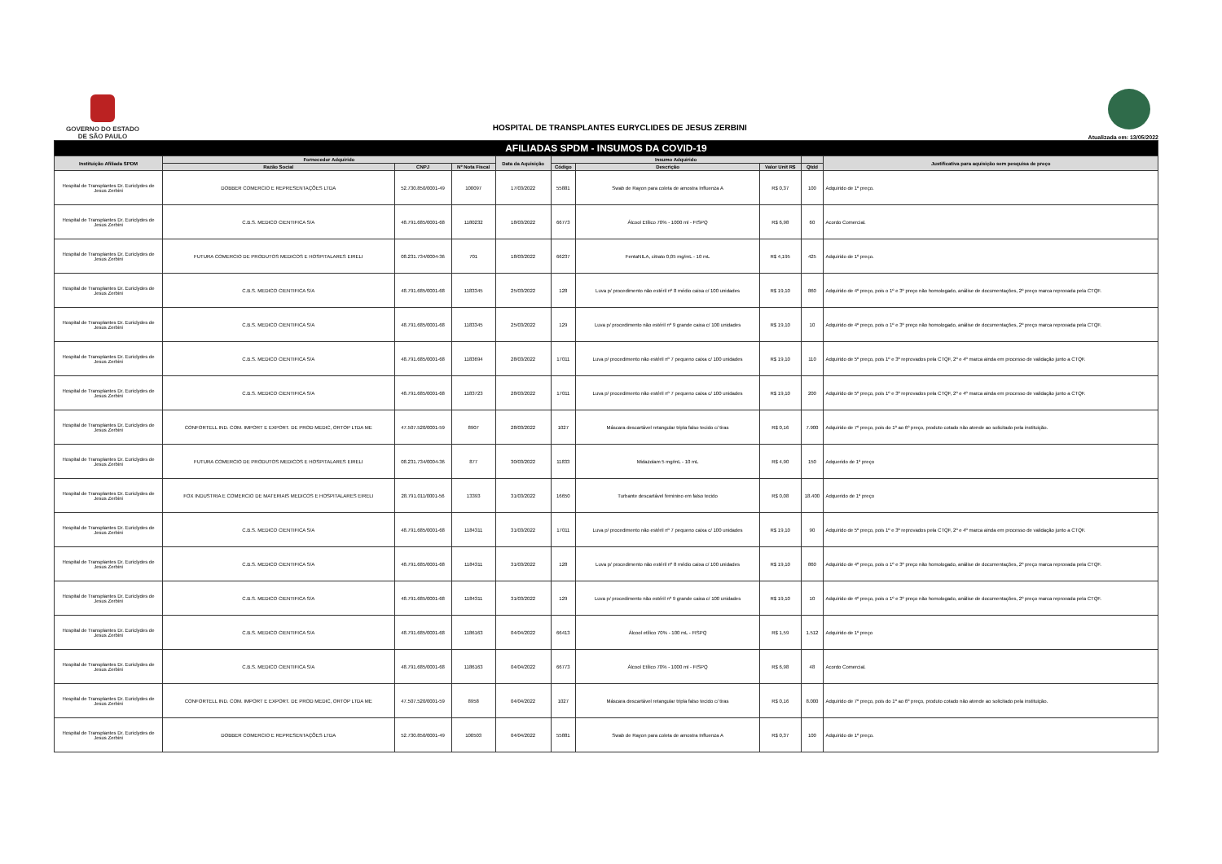GOVERNO DO ESTADO
DE SÃO PAULO
HOSPITAL DE TRANSPLANTES EURYCLIDES DE JESUS ZERBINI
Atualizada em: 13/05/2022
| AFILIADAS SPDM - INSUMOS DA COVID-19 | | | | | | | | | |
| --- | --- | --- | --- | --- | --- | --- | --- | --- | --- |
| Instituição Afiliada SPDM | Fornecedor Adquirido | | | Data da Aquisição | Insumo Adquirido | | | | Justificativa para aquisição sem pesquisa de preço |
| | Razão Social | CNPJ | Nº Nota Fiscal | | Código | Descrição | Valor Unit R$ | Qtdd | |
| Hospital de Transplantes Dr. Euriclydes de Jesus Zerbini | DOBBER COMERCIO E REPRESENTAÇÕES LTDA | 52.730.850/0001-49 | 100097 | 17/03/2022 | 55881 | Swab de Rayon para coleta de amostra Influenza A | R$ 0,37 | 100 | Adquirido de 1º preço. |
| Hospital de Transplantes Dr. Euriclydes de Jesus Zerbini | C.B.S. MEDICO CIENTIFICA S/A | 48.791.685/0001-68 | 1180232 | 18/03/2022 | 66773 | Álcool Etílico 70% - 1000 ml - FISPQ | R$ 6,98 | 60 | Acordo Comercial. |
| Hospital de Transplantes Dr. Euriclydes de Jesus Zerbini | FUTURA COMERCIO DE PRODUTOS MEDICOS E HOSPITALARES EIRELI | 08.231.734/0004-36 | 701 | 18/03/2022 | 66237 | FentaNILA, citrato 0,05 mg/mL - 10 mL | R$ 4,195 | 425 | Adquirido de 1º preço. |
| Hospital de Transplantes Dr. Euriclydes de Jesus Zerbini | C.B.S. MEDICO CIENTIFICA S/A | 48.791.685/0001-68 | 1183345 | 25/03/2022 | 128 | Luva p/ procedimento não estéril nº 8 médio caixa c/ 100 unidades | R$ 19,10 | 860 | Adquirido de 4º preço, pois o 1º e 3º preço não homologado, análise de documentações, 2º preço marca reprovada pela CTQF. |
| Hospital de Transplantes Dr. Euriclydes de Jesus Zerbini | C.B.S. MEDICO CIENTIFICA S/A | 48.791.685/0001-68 | 1183345 | 25/03/2022 | 129 | Luva p/ procedimento não estéril nº 9 grande caixa c/ 100 unidades | R$ 19,10 | 10 | Adquirido de 4º preço, pois o 1º e 3º preço não homologado, análise de documentações, 2º preço marca reprovada pela CTQF. |
| Hospital de Transplantes Dr. Euriclydes de Jesus Zerbini | C.B.S. MEDICO CIENTIFICA S/A | 48.791.685/0001-68 | 1183694 | 28/03/2022 | 17011 | Luva p/ procedimento não estéril nº 7 pequeno caixa c/ 100 unidades | R$ 19,10 | 110 | Adquirido de 5º preço, pois 1º e 3º reprovados pela CTQF, 2º e 4º marca ainda em processo de validação junto a CTQF. |
| Hospital de Transplantes Dr. Euriclydes de Jesus Zerbini | C.B.S. MEDICO CIENTIFICA S/A | 48.791.685/0001-68 | 1183723 | 28/03/2022 | 17011 | Luva p/ procedimento não estéril nº 7 pequeno caixa c/ 100 unidades | R$ 19,10 | 200 | Adquirido de 5º preço, pois 1º e 3º reprovados pela CTQF, 2º e 4º marca ainda em processo de validação junto a CTQF. |
| Hospital de Transplantes Dr. Euriclydes de Jesus Zerbini | CONFORTELL IND. COM. IMPORT E EXPORT. DE PROD MEDIC, ORTOP LTDA ME | 47.507.520/0001-59 | 8907 | 28/03/2022 | 1027 | Máscara descartável retangular tripla falso tecido c/ tiras | R$ 0,16 | 7.900 | Adquirido de 7º preço, pois do 1º ao 6º preço, produto cotado não atende ao solicitado pela instituição. |
| Hospital de Transplantes Dr. Euriclydes de Jesus Zerbini | FUTURA COMERCIO DE PRODUTOS MEDICOS E HOSPITALARES EIRELI | 08.231.734/0004-36 | 877 | 30/03/2022 | 11833 | Midazolam 5 mg/mL - 10 mL | R$ 4,90 | 150 | Adquerido de 1º preço |
| Hospital de Transplantes Dr. Euriclydes de Jesus Zerbini | FOX INDUSTRIA E COMERCIO DE MATERIAIS MEDICOS E HOSPITALARES EIRELI | 28.791.011/0001-56 | 13393 | 31/03/2022 | 16650 | Turbante descartável feminino em falso tecido | R$ 0,08 | 18.400 | Adquerido de 1º preço |
| Hospital de Transplantes Dr. Euriclydes de Jesus Zerbini | C.B.S. MEDICO CIENTIFICA S/A | 48.791.685/0001-68 | 1184311 | 31/03/2022 | 17011 | Luva p/ procedimento não estéril nº 7 pequeno caixa c/ 100 unidades | R$ 19,10 | 90 | Adquirido de 5º preço, pois 1º e 3º reprovados pela CTQF, 2º e 4º marca ainda em processo de validação junto a CTQF. |
| Hospital de Transplantes Dr. Euriclydes de Jesus Zerbini | C.B.S. MEDICO CIENTIFICA S/A | 48.791.685/0001-68 | 1184311 | 31/03/2022 | 128 | Luva p/ procedimento não estéril nº 8 médio caixa c/ 100 unidades | R$ 19,10 | 860 | Adquirido de 4º preço, pois o 1º e 3º preço não homologado, análise de documentações, 2º preço marca reprovada pela CTQF. |
| Hospital de Transplantes Dr. Euriclydes de Jesus Zerbini | C.B.S. MEDICO CIENTIFICA S/A | 48.791.685/0001-68 | 1184311 | 31/03/2022 | 129 | Luva p/ procedimento não estéril nº 9 grande caixa c/ 100 unidades | R$ 19,10 | 10 | Adquirido de 4º preço, pois o 1º e 3º preço não homologado, análise de documentações, 2º preço marca reprovada pela CTQF. |
| Hospital de Transplantes Dr. Euriclydes de Jesus Zerbini | C.B.S. MEDICO CIENTIFICA S/A | 48.791.685/0001-68 | 1186163 | 04/04/2022 | 66413 | Álcool etílico 70% - 100 mL - FISPQ | R$ 1,59 | 1.512 | Adquirido de 1º preço |
| Hospital de Transplantes Dr. Euriclydes de Jesus Zerbini | C.B.S. MEDICO CIENTIFICA S/A | 48.791.685/0001-68 | 1186163 | 04/04/2022 | 66773 | Álcool Etílico 70% - 1000 ml - FISPQ | R$ 6,98 | 48 | Acordo Comercial. |
| Hospital de Transplantes Dr. Euriclydes de Jesus Zerbini | CONFORTELL IND. COM. IMPORT E EXPORT. DE PROD MEDIC, ORTOP LTDA ME | 47.507.520/0001-59 | 8958 | 04/04/2022 | 1027 | Máscara descartável retangular tripla falso tecido c/ tiras | R$ 0,16 | 8.000 | Adquirido de 7º preço, pois do 1º ao 6º preço, produto cotado não atende ao solicitado pela instituição. |
| Hospital de Transplantes Dr. Euriclydes de Jesus Zerbini | DOBBER COMERCIO E REPRESENTAÇÕES LTDA | 52.730.850/0001-49 | 100503 | 04/04/2022 | 55881 | Swab de Rayon para coleta de amostra Influenza A | R$ 0,37 | 100 | Adquirido de 1º preço. |